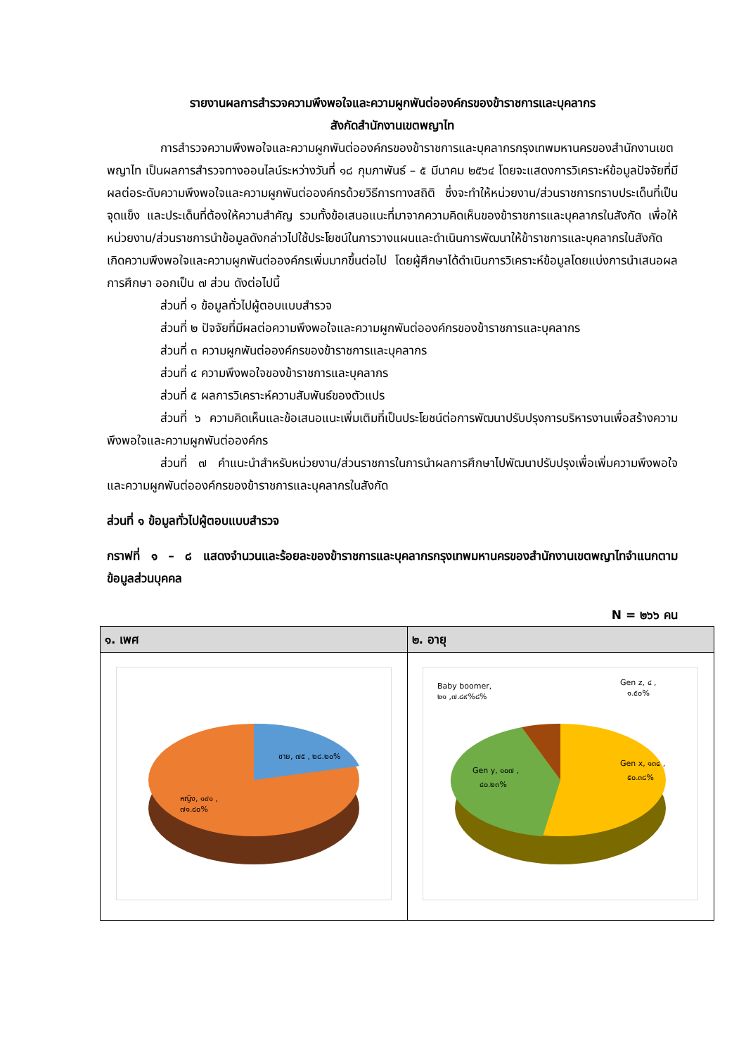รายงานผลการสำรวจความพึงพอใจและความผูกพันต่อองค์กรของข้าราชการและบุคลากร
สังกัดสำนักงานเขตพญาไท
การสำรวจความพึงพอใจและความผูกพันต่อองค์กรของข้าราชการและบุคลากรกรุงเทพมหานครของสำนักงานเขตพญาไท เป็นผลการสำรวจทางออนไลน์ระหว่างวันที่ ๑๘ กุมภาพันธ์ – ๕ มีนาคม ๒๕๖๔ โดยจะแสดงการวิเคราะห์ข้อมูลปัจจัยที่มีผลต่อระดับความพึงพอใจและความผูกพันต่อองค์กรด้วยวิธีการทางสถิติ ซึ่งจะทำให้หน่วยงาน/ส่วนราชการทราบประเด็นที่เป็นจุดแข็ง และประเด็นที่ต้องให้ความสำคัญ รวมทั้งข้อเสนอแนะที่มาจากความคิดเห็นของข้าราชการและบุคลากรในสังกัด เพื่อให้หน่วยงาน/ส่วนราชการนำข้อมูลดังกล่าวไปใช้ประโยชน์ในการวางแผนและดำเนินการพัฒนาให้ข้าราชการและบุคลากรในสังกัดเกิดความพึงพอใจและความผูกพันต่อองค์กรเพิ่มมากขึ้นต่อไป โดยผู้ศึกษาได้ดำเนินการวิเคราะห์ข้อมูลโดยแบ่งการนำเสนอผลการศึกษา ออกเป็น ๗ ส่วน ดังต่อไปนี้
ส่วนที่ ๑ ข้อมูลทั่วไปผู้ตอบแบบสำรวจ
ส่วนที่ ๒ ปัจจัยที่มีผลต่อความพึงพอใจและความผูกพันต่อองค์กรของข้าราชการและบุคลากร
ส่วนที่ ๓ ความผูกพันต่อองค์กรของข้าราชการและบุคลากร
ส่วนที่ ๔ ความพึงพอใจของข้าราชการและบุคลากร
ส่วนที่ ๕ ผลการวิเคราะห์ความสัมพันธ์ของตัวแปร
ส่วนที่ ๖ ความคิดเห็นและข้อเสนอแนะเพิ่มเติมที่เป็นประโยชน์ต่อการพัฒนาปรับปรุงการบริหารงานเพื่อสร้างความพึงพอใจและความผูกพันต่อองค์กร
ส่วนที่ ๗ คำแนะนำสำหรับหน่วยงาน/ส่วนราชการในการนำผลการศึกษาไปพัฒนาปรับปรุงเพื่อเพิ่มความพึงพอใจและความผูกพันต่อองค์กรของข้าราชการและบุคลากรในสังกัด
ส่วนที่ ๑ ข้อมูลทั่วไปผู้ตอบแบบสำรวจ
กราฟที่ ๑ – ๘ แสดงจำนวนและร้อยละของข้าราชการและบุคลากรกรุงเทพมหานครของสำนักงานเขตพญาไทจำแนกตามข้อมูลส่วนบุคคล
N = ๒๖๖ คน
| ๑. เพศ | ๒. อายุ |
| --- | --- |
| ชาย, ๗๕ , ๒๘.๒๐% หญิง, ๑๙๑ , ๗๑.๘๐% | Baby boomer, ๒๑ ,๗.๘๙%๘% Gen z, ๔ , ๑.๕๐% Gen y, ๑๐๗ , ๔๐.๒๓% Gen x, ๑๓๔ , ๕๐.๓๘% |